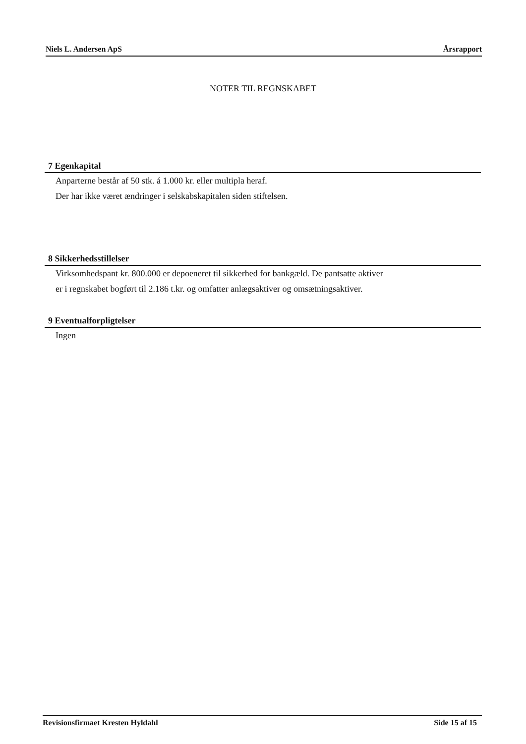Niels L. Andersen ApS Årsrapport
NOTER TIL REGNSKABET
7 Egenkapital
Anparterne består af 50 stk. á 1.000 kr. eller multipla heraf.
Der har ikke været ændringer i selskabskapitalen siden stiftelsen.
8 Sikkerhedsstillelser
Virksomhedspant kr. 800.000 er depoeneret til sikkerhed for bankgæld. De pantsatte aktiver
er i regnskabet bogført til 2.186 t.kr. og omfatter anlægsaktiver og omsætningsaktiver.
9 Eventualforpligtelser
Ingen
Revisionsfirmaet Kresten Hyldahl Side 15 af 15